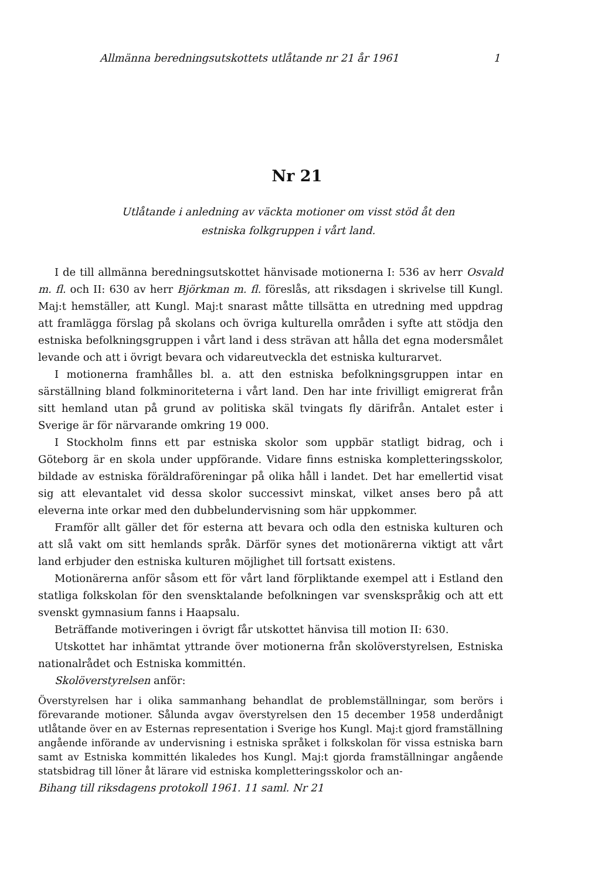Allmänna beredningsutskottets utlåtande nr 21 år 1961 1
Nr 21
Utlåtande i anledning av väckta motioner om visst stöd åt den
estniska folkgruppen i vårt land.
I de till allmänna beredningsutskottet hänvisade motionerna I: 536 av herr Osvald m. fl. och II: 630 av herr Björkman m. fl. föreslås, att riksdagen i skrivelse till Kungl. Maj:t hemställer, att Kungl. Maj:t snarast måtte tillsätta en utredning med uppdrag att framlägga förslag på skolans och övriga kulturella områden i syfte att stödja den estniska befolkningsgruppen i vårt land i dess strävan att hålla det egna modersmålet levande och att i övrigt bevara och vidareutveckla det estniska kulturarvet.
I motionerna framhålles bl. a. att den estniska befolkningsgruppen intar en särställning bland folkminoriteterna i vårt land. Den har inte frivilligt emigrerat från sitt hemland utan på grund av politiska skäl tvingats fly därifrån. Antalet ester i Sverige är för närvarande omkring 19 000.
I Stockholm finns ett par estniska skolor som uppbär statligt bidrag, och i Göteborg är en skola under uppförande. Vidare finns estniska kompletteringsskolor, bildade av estniska föräldraföreningar på olika håll i landet. Det har emellertid visat sig att elevantalet vid dessa skolor successivt minskat, vilket anses bero på att eleverna inte orkar med den dubbelundervisning som här uppkommer.
Framför allt gäller det för esterna att bevara och odla den estniska kulturen och att slå vakt om sitt hemlands språk. Därför synes det motionärerna viktigt att vårt land erbjuder den estniska kulturen möjlighet till fortsatt existens.
Motionärerna anför såsom ett för vårt land förpliktande exempel att i Estland den statliga folkskolan för den svensktalande befolkningen var svenskspråkig och att ett svenskt gymnasium fanns i Haapsalu.
Beträffande motiveringen i övrigt får utskottet hänvisa till motion II: 630.
Utskottet har inhämtat yttrande över motionerna från skolöverstyrelsen, Estniska nationalrådet och Estniska kommittén.
Skolöverstyrelsen anför:
Överstyrelsen har i olika sammanhang behandlat de problemställningar, som berörs i förevarande motioner. Sålunda avgav överstyrelsen den 15 december 1958 underdånigt utlåtande över en av Esternas representation i Sverige hos Kungl. Maj:t gjord framställning angående införande av undervisning i estniska språket i folkskolan för vissa estniska barn samt av Estniska kommittén likaledes hos Kungl. Maj:t gjorda framställningar angående statsbidrag till löner åt lärare vid estniska kompletteringsskolor och an-
Bihang till riksdagens protokoll 1961. 11 saml. Nr 21